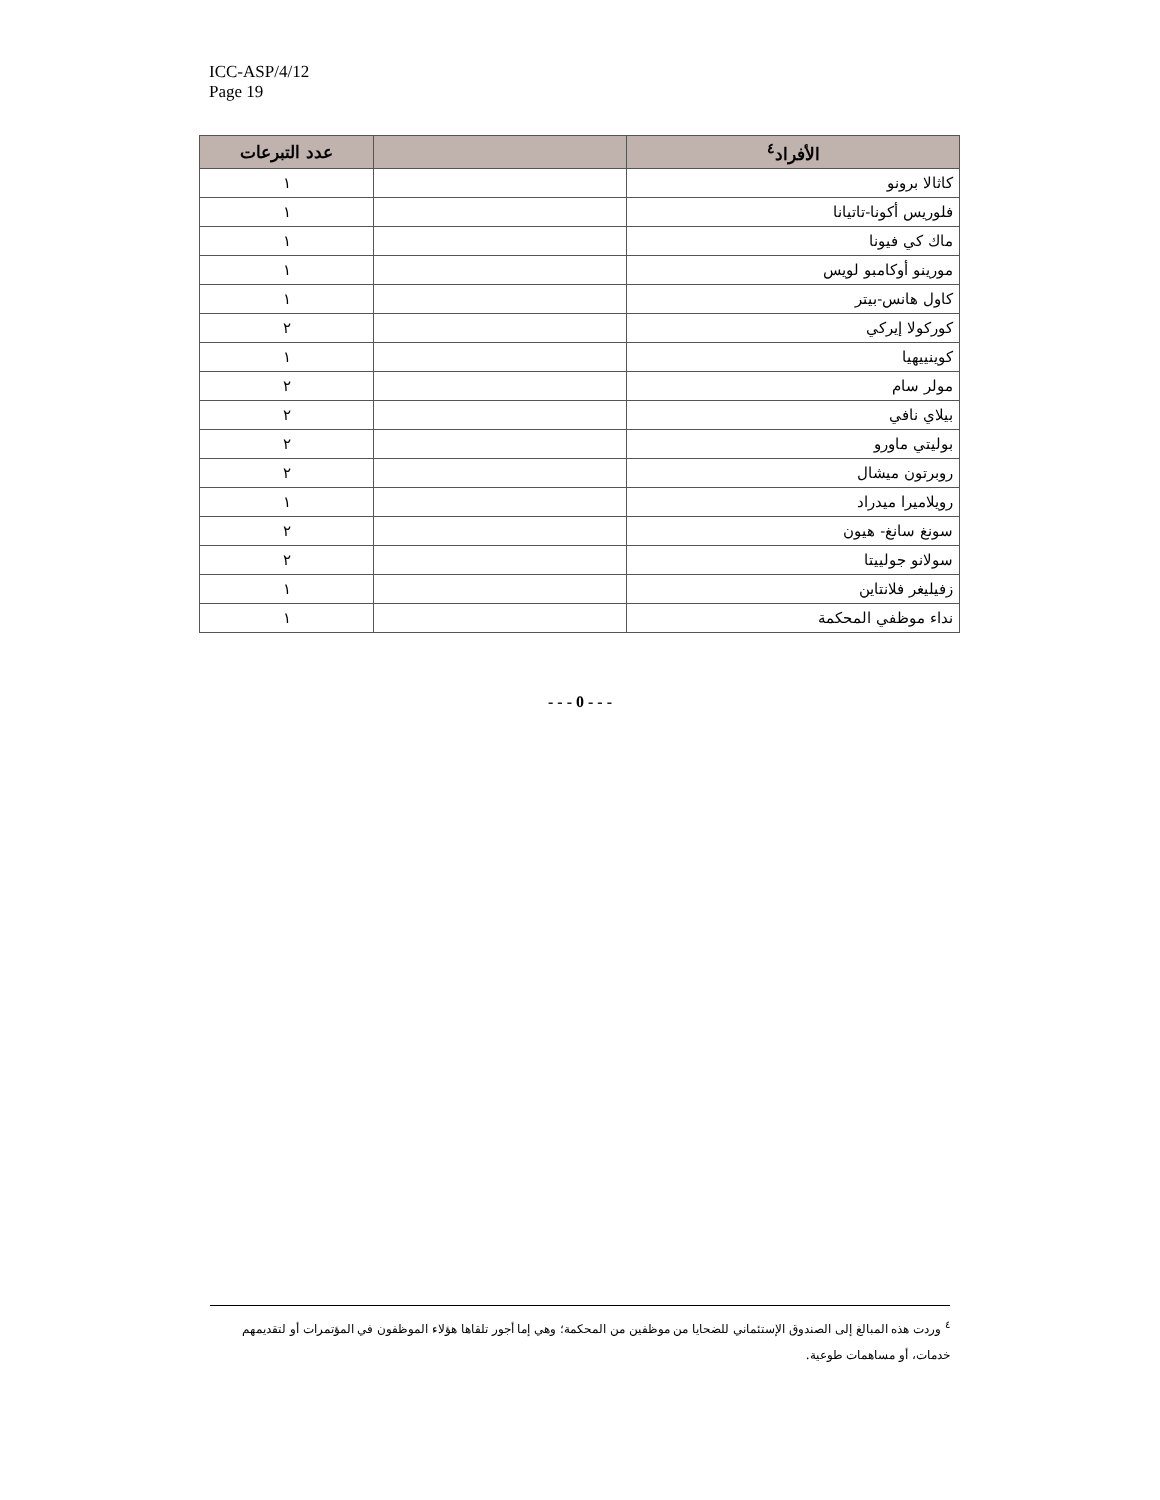ICC-ASP/4/12
Page 19
| الأفراد<sup>٤</sup> | | عدد التبرعات |
| --- | --- | --- |
| كاثالا برونو | | ١ |
| فلوريس أكونا-تاتيانا | | ١ |
| ماك كي فيونا | | ١ |
| مورينو أوكامبو لويس | | ١ |
| كاول هانس-بيتر | | ١ |
| كوركولا إيركي | | ٢ |
| كوينييهيا | | ١ |
| مولر سام | | ٢ |
| بيلاي نافي | | ٢ |
| بوليتي ماورو | | ٢ |
| روبرتون ميشال | | ٢ |
| رويلاميرا ميدراد | | ١ |
| سونغ سانغ- هيون | | ٢ |
| سولانو جولييتا | | ٢ |
| زفيليغر فلانتاين | | ١ |
| نداء موظفي المحكمة | | ١ |
- - - 0 - - -
<sup>٤</sup> وردت هذه المبالغ إلى الصندوق الإستئماني للضحايا من موظفين من المحكمة؛ وهي إما أجور تلقاها هؤلاء الموظفون في المؤتمرات أو لتقديمهم خدمات، أو مساهمات طوعية.